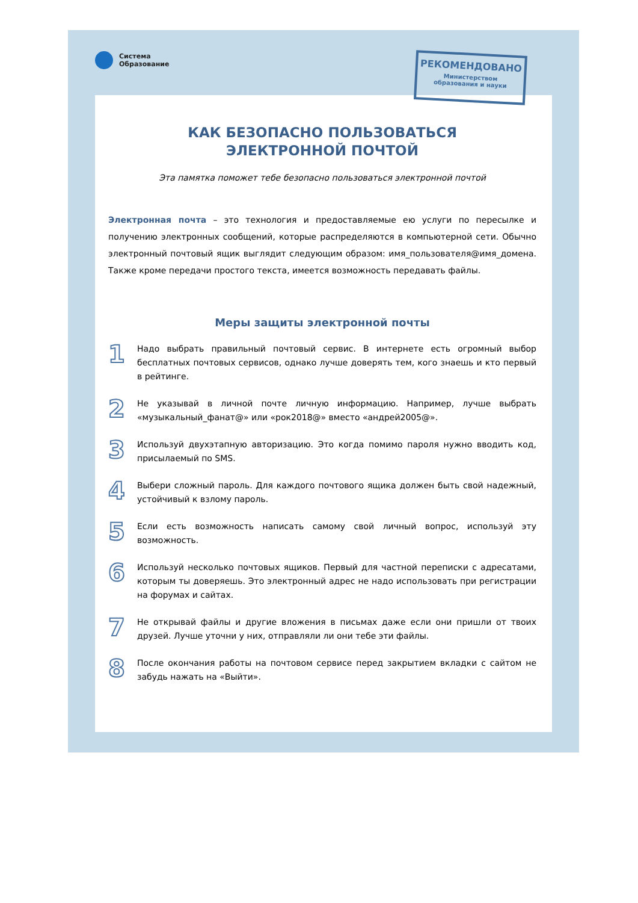Система
Образование
РЕКОМЕНДОВАНО
Министерством
образования и науки
КАК БЕЗОПАСНО ПОЛЬЗОВАТЬСЯ
ЭЛЕКТРОННОЙ ПОЧТОЙ
Эта памятка поможет тебе безопасно пользоваться электронной почтой
Электронная почта – это технология и предоставляемые ею услуги по пересылке и получению электронных сообщений, которые распределяются в компьютерной сети. Обычно электронный почтовый ящик выглядит следующим образом: имя_пользователя@имя_домена. Также кроме передачи простого текста, имеется возможность передавать файлы.
Меры защиты электронной почты
1
Надо выбрать правильный почтовый сервис. В интернете есть огромный выбор бесплатных почтовых сервисов, однако лучше доверять тем, кого знаешь и кто первый в рейтинге.
2
Не указывай в личной почте личную информацию. Например, лучше выбрать «музыкальный_фанат@» или «рок2018@» вместо «андрей2005@».
3
Используй двухэтапную авторизацию. Это когда помимо пароля нужно вводить код, присылаемый по SMS.
4
Выбери сложный пароль. Для каждого почтового ящика должен быть свой надежный, устойчивый к взлому пароль.
5
Если есть возможность написать самому свой личный вопрос, используй эту возможность.
6
Используй несколько почтовых ящиков. Первый для частной переписки с адресатами, которым ты доверяешь. Это электронный адрес не надо использовать при регистрации на форумах и сайтах.
7
Не открывай файлы и другие вложения в письмах даже если они пришли от твоих друзей. Лучше уточни у них, отправляли ли они тебе эти файлы.
8
После окончания работы на почтовом сервисе перед закрытием вкладки с сайтом не забудь нажать на «Выйти».